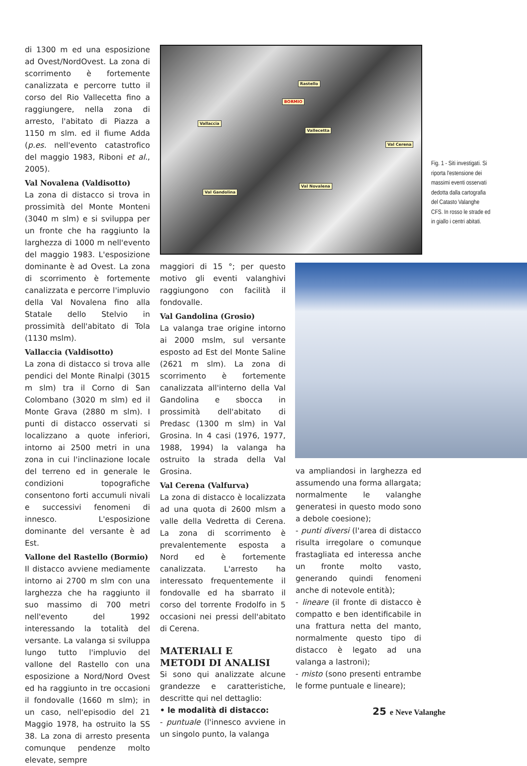di 1300 m ed una esposizione ad Ovest/NordOvest. La zona di scorrimento è fortemente canalizzata e percorre tutto il corso del Rio Vallecetta fino a raggiungere, nella zona di arresto, l'abitato di Piazza a 1150 m slm. ed il fiume Adda (p.es. nell'evento catastrofico del maggio 1983, Riboni et al., 2005).
Val Novalena (Valdisotto)
La zona di distacco si trova in prossimità del Monte Monteni (3040 m slm) e si sviluppa per un fronte che ha raggiunto la larghezza di 1000 m nell'evento del maggio 1983. L'esposizione dominante è ad Ovest. La zona di scorrimento è fortemente canalizzata e percorre l'impluvio della Val Novalena fino alla Statale dello Stelvio in prossimità dell'abitato di Tola (1130 mslm).
Vallaccia (Valdisotto)
La zona di distacco si trova alle pendici del Monte Rinalpi (3015 m slm) tra il Corno di San Colombano (3020 m slm) ed il Monte Grava (2880 m slm). I punti di distacco osservati si localizzano a quote inferiori, intorno ai 2500 metri in una zona in cui l'inclinazione locale del terreno ed in generale le condizioni topografiche consentono forti accumuli nivali e successivi fenomeni di innesco. L'esposizione dominante del versante è ad Est.
Vallone del Rastello (Bormio)
Il distacco avviene mediamente intorno ai 2700 m slm con una larghezza che ha raggiunto il suo massimo di 700 metri nell'evento del 1992 interessando la totalità del versante. La valanga si sviluppa lungo tutto l'impluvio del vallone del Rastello con una esposizione a Nord/Nord Ovest ed ha raggiunto in tre occasioni il fondovalle (1660 m slm); in un caso, nell'episodio del 21 Maggio 1978, ha ostruito la SS 38. La zona di arresto presenta comunque pendenze molto elevate, sempre
Rastello
BORMIO
Vallaccia
Vallecetta
Val Cerena
Val Novalena
Val Gandolina
Fig. 1 - Siti investigati. Si riporta l'estensione dei massimi eventi osservati dedotta dalla cartografia del Catasto Valanghe CFS. In rosso le strade ed in giallo i centri abitati.
maggiori di 15 °; per questo motivo gli eventi valanghivi raggiungono con facilità il fondovalle.
Val Gandolina (Grosio)
La valanga trae origine intorno ai 2000 mslm, sul versante esposto ad Est del Monte Saline (2621 m slm). La zona di scorrimento è fortemente canalizzata all'interno della Val Gandolina e sbocca in prossimità dell'abitato di Predasc (1300 m slm) in Val Grosina. In 4 casi (1976, 1977, 1988, 1994) la valanga ha ostruito la strada della Val Grosina.
Val Cerena (Valfurva)
La zona di distacco è localizzata ad una quota di 2600 mlsm a valle della Vedretta di Cerena. La zona di scorrimento è prevalentemente esposta a Nord ed è fortemente canalizzata. L'arresto ha interessato frequentemente il fondovalle ed ha sbarrato il corso del torrente Frodolfo in 5 occasioni nei pressi dell'abitato di Cerena.
MATERIALI E
METODI DI ANALISI
Si sono qui analizzate alcune grandezze e caratteristiche, descritte qui nel dettaglio:
• le modalità di distacco:
- puntuale (l'innesco avviene in un singolo punto, la valanga
va ampliandosi in larghezza ed assumendo una forma allargata; normalmente le valanghe generatesi in questo modo sono a debole coesione);
- punti diversi (l'area di distacco risulta irregolare o comunque frastagliata ed interessa anche un fronte molto vasto, generando quindi fenomeni anche di notevole entità);
- lineare (il fronte di distacco è compatto e ben identificabile in una frattura netta del manto, normalmente questo tipo di distacco è legato ad una valanga a lastroni);
- misto (sono presenti entrambe le forme puntuale e lineare);
25 e Neve Valanghe